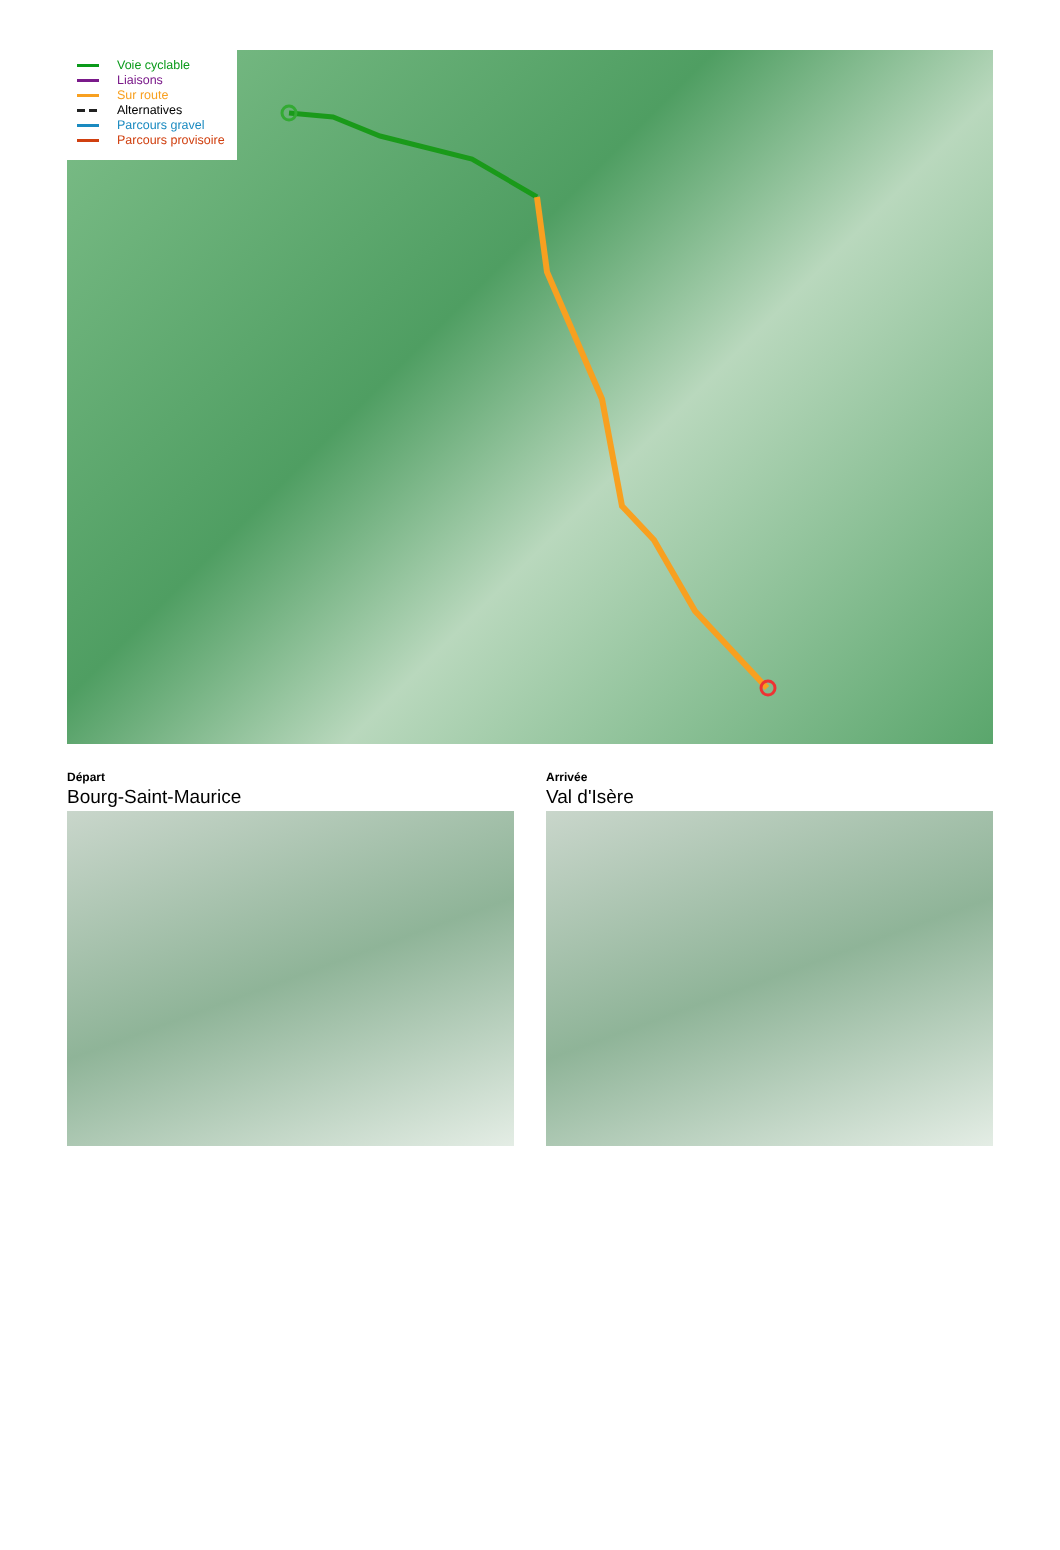Voie cyclable
Liaisons
Sur route
Alternatives
Parcours gravel
Parcours provisoire
Départ
Bourg-Saint-Maurice
Arrivée
Val d'Isère